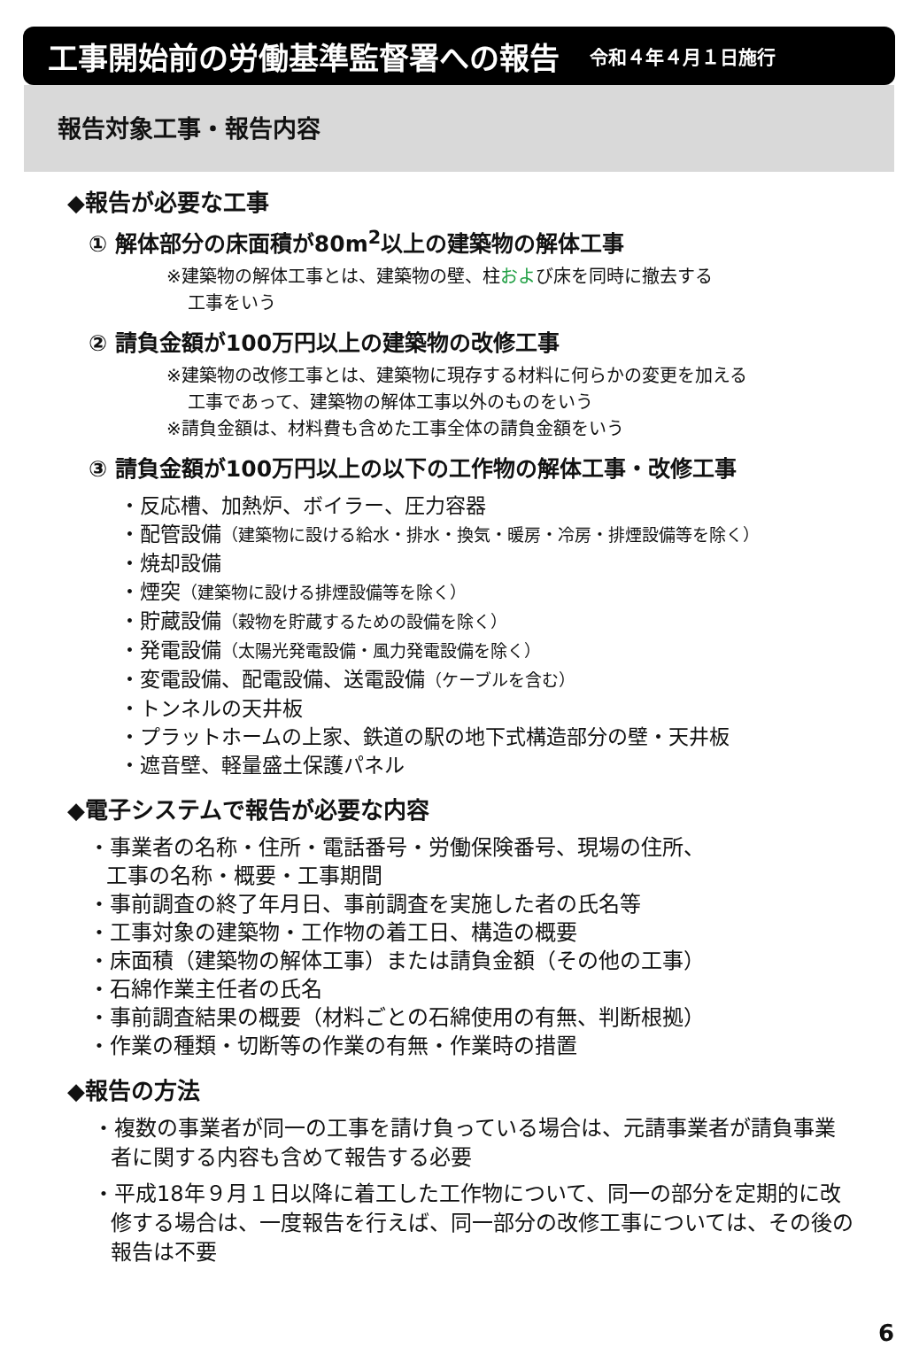工事開始前の労働基準監督署への報告
令和４年４月１日施行
報告対象工事・報告内容
◆報告が必要な工事
① 解体部分の床面積が80m<sup>2</sup>以上の建築物の解体工事
※建築物の解体工事とは、建築物の壁、柱および床を同時に撤去する
工事をいう
② 請負金額が100万円以上の建築物の改修工事
※建築物の改修工事とは、建築物に現存する材料に何らかの変更を加える
工事であって、建築物の解体工事以外のものをいう
※請負金額は、材料費も含めた工事全体の請負金額をいう
③ 請負金額が100万円以上の以下の工作物の解体工事・改修工事
・反応槽、加熱炉、ボイラー、圧力容器
・配管設備（建築物に設ける給水・排水・換気・暖房・冷房・排煙設備等を除く）
・焼却設備
・煙突（建築物に設ける排煙設備等を除く）
・貯蔵設備（穀物を貯蔵するための設備を除く）
・発電設備（太陽光発電設備・風力発電設備を除く）
・変電設備、配電設備、送電設備（ケーブルを含む）
・トンネルの天井板
・プラットホームの上家、鉄道の駅の地下式構造部分の壁・天井板
・遮音壁、軽量盛土保護パネル
◆電子システムで報告が必要な内容
・事業者の名称・住所・電話番号・労働保険番号、現場の住所、
工事の名称・概要・工事期間
・事前調査の終了年月日、事前調査を実施した者の氏名等
・工事対象の建築物・工作物の着工日、構造の概要
・床面積（建築物の解体工事）または請負金額（その他の工事）
・石綿作業主任者の氏名
・事前調査結果の概要（材料ごとの石綿使用の有無、判断根拠）
・作業の種類・切断等の作業の有無・作業時の措置
◆報告の方法
・複数の事業者が同一の工事を請け負っている場合は、元請事業者が請負事業者に関する内容も含めて報告する必要
・平成18年９月１日以降に着工した工作物について、同一の部分を定期的に改修する場合は、一度報告を行えば、同一部分の改修工事については、その後の報告は不要
6